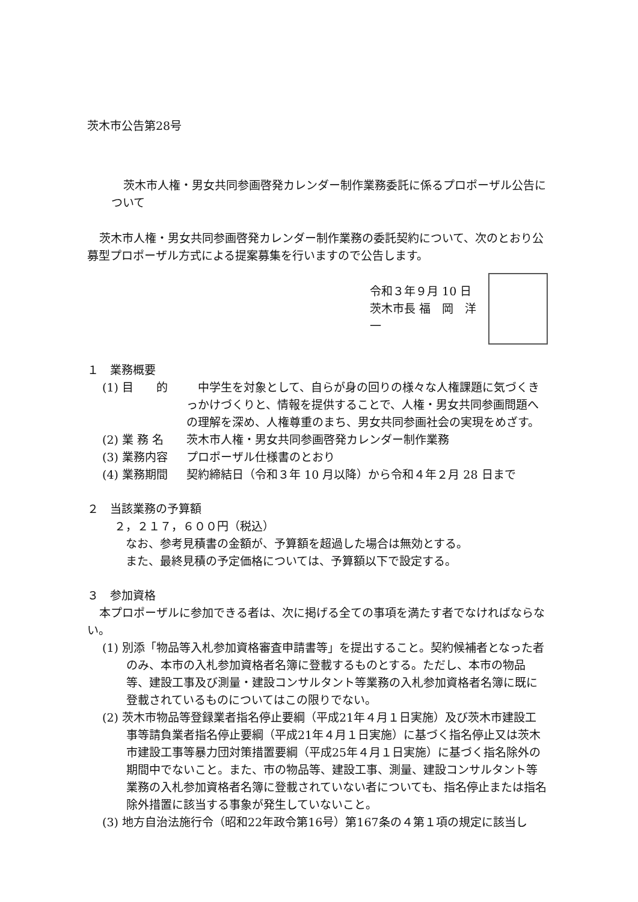茨木市公告第28号
茨木市人権・男女共同参画啓発カレンダー制作業務委託に係るプロポーザル公告について
茨木市人権・男女共同参画啓発カレンダー制作業務の委託契約について、次のとおり公募型プロポーザル方式による提案募集を行いますので公告します。
令和３年９月 10 日
茨木市長 福　岡　洋　一
１　業務概要
(1) 目　　的　中学生を対象として、自らが身の回りの様々な人権課題に気づくきっかけづくりと、情報を提供することで、人権・男女共同参画問題への理解を深め、人権尊重のまち、男女共同参画社会の実現をめざす。
(2) 業 務 名 茨木市人権・男女共同参画啓発カレンダー制作業務
(3) 業務内容 プロポーザル仕様書のとおり
(4) 業務期間 契約締結日（令和３年 10 月以降）から令和４年２月 28 日まで
２　当該業務の予算額
２，２１７，６００円（税込）
　なお、参考見積書の金額が、予算額を超過した場合は無効とする。
　また、最終見積の予定価格については、予算額以下で設定する。
３　参加資格
本プロポーザルに参加できる者は、次に掲げる全ての事項を満たす者でなければならない。
(1) 別添「物品等入札参加資格審査申請書等」を提出すること。契約候補者となった者のみ、本市の入札参加資格者名簿に登載するものとする。ただし、本市の物品等、建設工事及び測量・建設コンサルタント等業務の入札参加資格者名簿に既に登載されているものについてはこの限りでない。
(2) 茨木市物品等登録業者指名停止要綱（平成21年４月１日実施）及び茨木市建設工事等請負業者指名停止要綱（平成21年４月１日実施）に基づく指名停止又は茨木市建設工事等暴力団対策措置要綱（平成25年４月１日実施）に基づく指名除外の期間中でないこと。また、市の物品等、建設工事、測量、建設コンサルタント等業務の入札参加資格者名簿に登載されていない者についても、指名停止または指名除外措置に該当する事象が発生していないこと。
(3) 地方自治法施行令（昭和22年政令第16号）第167条の４第１項の規定に該当し